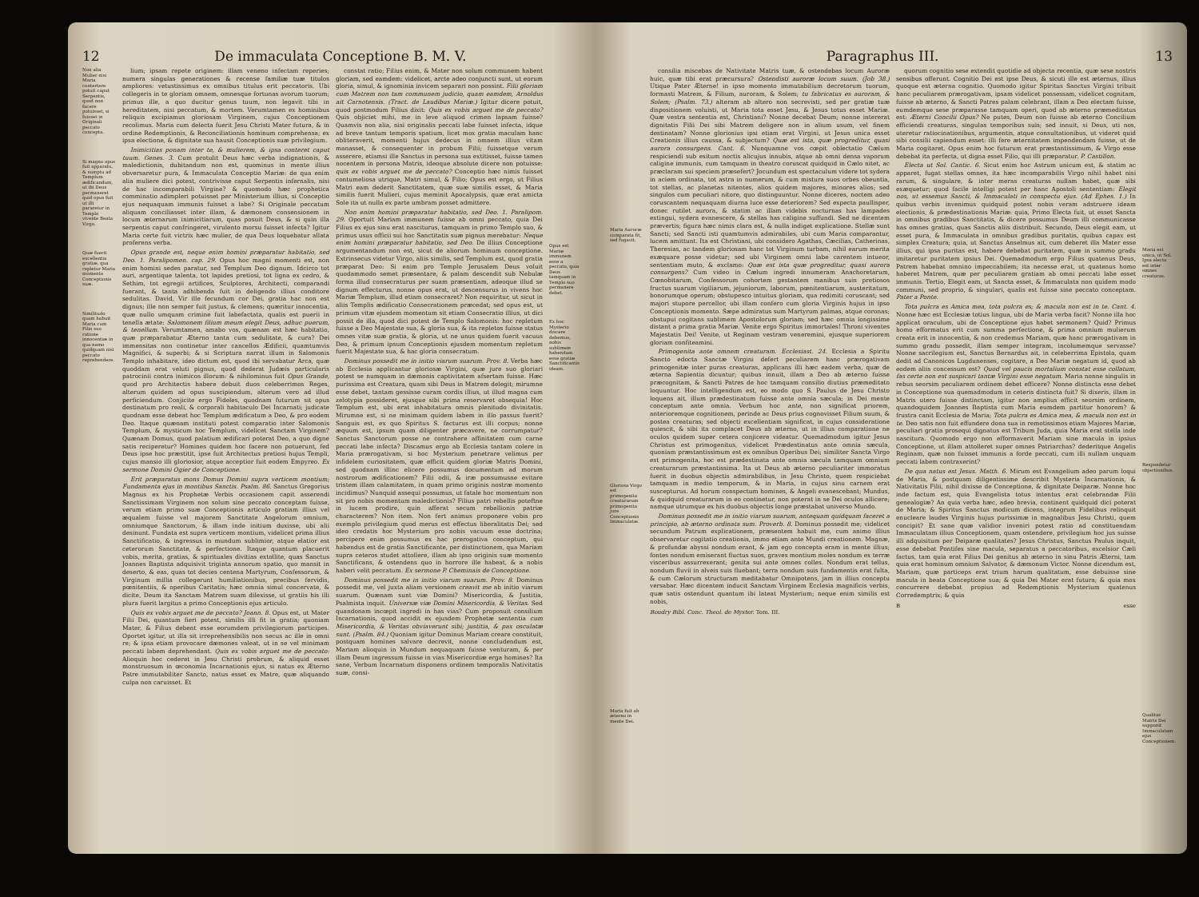12 De immaculata Conceptione B. M. V.
Non alia Mulier nisi Maria contertere potuit caput Serpentis, quod non facere potuisset, si fuisset in Originali peccato concepta.
Si magno opus fuit apparatu, & sumptu ad Templum ædificandum, ut ibi Deus permaneret quid opus fuit ut illi pararetur in Templo vivente Beata Virgo.
Quæ fuerit excellentia gratiæ, qua repletur Maria momento Conceptionis suæ.
Similitudo quam habuit Maria cum Filio suo ratione innocentiæ in qua nemo quidquam nisi peccato reprehendere.
lium; ipsam repete originem: illam veneno infectam reperies; numera singulas generationes & recense familiæ tuæ titulos ampliores: vetustissimus ex omnibus titulus erit peccatoris. Ubi collegeris in te gloriam omnem, omnesque fortunas avorum tuorum; primus ille, a quo ducitur genus tuum, non legavit tibi in hereditatem, nisi peccatum, & mortem. Verumtamen ex hominibus reliquis excipiamus gloriosam Virginem, cujus Conceptionem recolimus. Maria cum delecta fuerit Jesu Christi Mater futura, & in ordine Redemptionis, & Reconciliationis hominum comprehensa; ex ipsa electione, & dignitate sua hausit Conceptionis suæ privilegium.
Inimicitias ponam inter te, & mulierem, & ipsa conteret caput tuum. Genes. 3. Cum protulit Deus hæc verba indignationis, & maledictionis, dubitandum non est, quominus in mente illius obversaretur pura, & Immaculata Conceptio Mariæ: de qua enim alia muliere dici potest, contrivisse caput Serpentis infernalis, nisi de hac incomparabili Virgine? & quomodo hæc prophetica comminatio adimpleri potuisset per Ministerium illius, si Conceptio ejus nequaquam immunis fuisset a labe? Si Originale peccatum aliquam conciliasset inter illam, & dæmonem consensionem in locum æternarum inimicitiarum, quas posuit Deus, & si quin illa serpentis caput confringeret, virulento morsu fuisset infecta? Igitur Maria certe fuit victrix hæc mulier, de qua Deus loquebatur allata proferens verba.
Opus grande est, neque enim homini præparatur habitatio, sed Deo. 1. Paralipomen. cap. 29. Opus hoc magni momenti est, non enim homini sedes paratur, sed Templum Deo dignum. Idcirco tot auri, argentique talenta, tot lapides pretiosi, tot ligna ex cedro, & Sethim, tot egregii artifices, Sculptores, Architecti, comparandi fuerant, & tanta adhibenda fuit in deligendo illius conditore sedulitas. David, Vir ille fecundum cor Dei, gratia hac non est dignus; ille non semper fuit justus, & clemens; quæritur innocentia, quæ nullo umquam crimine fuit labefactata, qualis est puerii in tenella ætate: Salomonem filium meum elegit Deus, adhuc puerum, & tenellum. Verumtamen, amabo vos, quænam est hæc habitatio, quæ præparabatur Æterno tanta cum sedulitate, & cura? Dei immensitas non continetur inter cancellos Ædificii, quamtumvis Magnifici, & superbi; & si Scriptura narrat illum in Salomonis Templo inhabitare, ideo dictum est, quod ibi servabatur Arca, quæ quoddam erat veluti pignus, quod dederat Judæis particularis patrocinii contra inimicos illorum: & nihilominus fuit Opus Grande, quod pro Architectis habere debuit duos celeberrimos Reges, alterum quidem ad opus suscipiendum, alterum vero ad illud perficiendum. Conjicite ergo Fideles, quodnam futurum sit opus destinatum pro reali, & corporali habitaculo Dei Incarnati; judicate quodnam esse debeat hoc Templum ædificatum a Deo, & pro eodem Deo. Itaque quænam instituti potest comparatio inter Salomonis Templum, & mysticum hoc Templum, videlicet Sanctam Virginem? Quænam Domus, quod palatium ædificari poterat Deo, a quo digne satis reciperetur? Homines quidem hoc facere non potuerunt, fed Deus ipse hoc præstitit, ipse fuit Architectus pretiosi hujus Templi, cujus mansio illi gloriosior, atque acceptior fuit eodem Empyreo. Ex sermone Domini Ogier de Conceptione.
Erit præparatus mons Domus Domini supra verticem montium; Fundamenta ejus in montibus Sanctis. Psalm. 86. Sanctus Gregorius Magnus ex his Prophetæ Verbis occasionem capit asserendi Sanctissimam Virginem non solum sine peccato conceptam fuisse, verum etiam primo suæ Conceptionis articulo gratiam illius vel æqualem fuisse vel majorem Sanctitate Angelorum omnium, omniumque Sanctorum, & illam inde initium duxisse, ubi alii desinunt. Fundata est supra verticem montium, videlicet prima illius Sanctificatio, & ingressus in mundum sublimior, atque elatior est ceterorum Sanctitate, & perfectione. Itaque quantum placuerit vobis, merita, gratias, & spirituales divitias extollite, quas Sanctus Joannes Baptista adquisivit triginta annorum spatio, quo mansit in deserto, & eas, quas tot decies centena Martyrum, Confessorum, & Virginum millia collegerunt humiliationibus, precibus fervidis, pœnitentiis, & operibus Caritatis; hæc omnia simul concervate, & dicite, Deum ita Sanctam Matrem suam dilexisse, ut gratiis his illi plura fuerit largitus a primo Conceptionis ejus articulo.
Quis ex vobis arguet me de peccato? Joann. 8. Opus est, ut Mater Filii Dei, quantum fieri potest, similis illi fit in gratia; quoniam Mater, & Filius debent esse eorumdem privilegiorum participes. Oportet igitur, ut illa sit irreprehensibilis non secus ac ille in omni re; & ipsa etiam provocare dæmones valeat, ut in se vel minimam peccati labem deprehendant. Quis ex vobis arguet me de peccato: Alioquin hoc cederet in Jesu Christi probrum, & aliquid esset monstruosum in œconomia Incarnationis ejus, si natus ex Æterno Patre immutabiliter Sancto, natus esset ex Matre, quæ aliquando culpa non caruisset. Et
constat ratio; Filius enim, & Mater non solum communem habent gloriam, sed eamdem: videlicet, arcte adeo conjuncti sunt, ut eorum gloria, simul, & ignominia invicem separari non possint. Filii gloriam cum Matrem non tam communem judicio, quam eamdem, Arnoldus ait Carnotensis. (Tract. de Laudibus Mariæ.) Igitur dicere potuit, quod postmodum Filius dixit: Quis ex vobis arguet me de peccato? Quis objiciet mihi, me in leve aliquod crimen lapsam fuisse? Quamvis non alia, nisi originalis peccati labe fuisset infecta, idque ad breve tantum temporis spatium, licet mox gratia maculam hanc obliteraverit, momenti hujus dedecus in omnem illius vitam manasset, & consequenter in probum Filii; fuissetque verum asserere, etiamsi ille Sanctus in persona sua extitisset, fuisse tamen nocentem in persona Matris, ideoque absolute dicere non potuisse: quis ex vobis arguet me de peccato? Conceptio hæc nimis fuisset contumeliosa utrique, Matri simul, & Filio; Opus est ergo, ut Filius Matri eam dederit Sanctitatem, quæ suæ similis esset, & Maria similis fuerit Mulieri, cujus meminit Apocalypsis, quæ erat amicta Sole ita ut nulla ex parte umbram posset admittere.
Non enim homini præparatur habitatio, sed Deo. 1. Paralipom. 29. Oportuit Mariam immunem fuisse ab omni peccato, quia Dei Filius ex ejus sinu erat nasciturus, tamquam in primo Templo suo, & primus usus officii sui hoc Sanctitatis suæ pignus merebatur: Neque enim homini præparatur habitatio, sed Deo. De illius Conceptione argumentandum non est, sicut de aliorum hominum conceptione. Extrinsecus videtur Virgo, aliis similis, sed Templum est, quod gratia præparat Deo: Si enim pro Templo Jerusalem Deus voluit quodammodo semet præsentare, & palam descendit sub Nebulæ forma illud consecraturus per suam præsentiam, adeoque illud se dignum effecturus, nonne opus erat, ut descensurus in vivens hoc Mariæ Templum, illud etiam consecraret? Non requiritur, ut sicut in aliis Templis ædificatio Consecrationem præcedat; sed opus est, ut primum vitæ ejusdem momentum sit etiam Consecratio illius, ut dici possit de illa, quod dici potest de Templo Salomonis: hoc repletum fuisse a Deo Majestate sua, & gloria sua, & ita repletos fuisse status omnes vitæ suæ gratia, & gloria, ut ne unus quidem fuerit vacuus Deo, & primum ipsum Conceptionis ejusdem momentum repletum fuerit Majestate sua, & hac gloria consecratum.
Dominus possedit me in initio viarum suarum. Prov. 8. Verba hæc ab Ecclesia applicantur gloriosæ Virgini, quæ jure suo gloriari potest se numquam in dæmonis captivitatem afsertam fuisse. Hæc purissima est Creatura, quam sibi Deus in Matrem delegit; mirumne esse debet, tantam gessisse curam cordis illius, ut illud magna cum zelotypia possideret, ejusque sibi prima reservaret obsequia! Hoc Templum est, ubi erat inhabitatura omnis plenitudo divinitatis. Mirumne est, si ne minimam quidem labem in illo passus fuerit? Sanguis est, ex quo Spiritus S. facturus est illi corpus; nonne æquum est, ipsum quam diligenter præcavere, ne corrumpatur? Sanctus Sanctorum posse ne contrahere affinitatem cum carne peccati labe infecta? Discamus ergo ab Ecclesia tantam colere in Maria prærogativam, si hoc Mysterium penetrare velimus per infidelem curiositatem, quæ efficit quidem gloriæ Matris Domini, sed quodnam illinc elicere possumus documentum ad morum nostrorum ædificationem? Filii odii, & iræ possumusne evitare tristem illam calamitatem, in quam primo originis nostræ momento incidimus? Nunquid assequi possumus, ut fatale hoc momentum non sit pro nobis momentum maledictionis? Filius patri rebellis poteftne in lucem prodire, quin afferat secum rebellionis patriæ characterem? Non item. Non fert animus proponere vobis pro exemplo privilegium quod merus est effectus liberalitatis Dei; sed ideo credatis hoc Mysterium pro nobis vacuum esse doctrina; percipere enim possumus ex hac prerogativa conceptum, qui habendus est de gratia Sanctificante, per distinctionem, qua Mariam supra ceteros studet attollere, illam ab ipso originis suæ momento Sanctificans, & ostendens quo in horrore ille habeat, & a nobis haberi velit peccatum. Ex sermone P. Cheminais de Conceptione.
Dominus possedit me in initio viarum suarum. Prov. 8. Dominus possedit me, vel juxta aliam versionem creavit me ab initio viarum suarum. Quænam sunt viæ Domini? Misericordia, & Justitia, Psalmista inquit. Universæ viæ Domini Misericordia, & Veritas. Sed quandonam incœpit ingredi in has vias? Cum proposuit consilium Incarnationis, quod accidit ex ejusdem Prophetæ sententia cum Misericordia, & Veritas obviaverunt sibi; justitia, & pax osculatæ sunt. (Psalm. 84.) Quoniam igitur Dominus Mariam creare constituit, postquam homines salvare decrevit, nonne concludendum est, Mariam alioquin in Mundum nequaquam fuisse venturam, & per illam Deum ingressum fuisse in vias Misericordiæ erga homines? Ita sane, Verbum Incarnatum disponens ordinem temporalis Nativitatis suæ, consi-
Opus est Mariæ immunem esse a peccato, quia Deus tamquam in Templo suo permanere debet.
Ex hoc Mysterio discere debemus, nobis sublimem habendam esse gratiæ Sanctificantis ideam.
Paragraphus III. 13
Maria Auroræ comparata fit, sed fugavit.
Gloriosa Virgo est primogenita creaturarum primogenita jure Conceptionis Immaculatæ.
Maria fuit ab æterno in mente Dei.
consilia miscebas de Nativitate Matris tuæ, & ostendebas locum Auroræ huic, quæ tibi erat præcursura? Ostendisti auroræ locum suum. (Job 38.) Utique Pater Æterne! in ipso momento immutabilium decretorum tuorum, formasti Matrem, & Filium, auroram, & Solem; tu fabricatus es auroram, & Solem; (Psalm. 73.) alteram ab altero non secrevisti, sed per gratiæ tuæ dispositionem voluisti, ut Maria tota esset Jesu, & Jesus totus esset Mariæ. Quæ vestra sententia est, Christiani? Nonne decebat Deum; nonne intererat dignitatis Filii Dei sibi Matrem deligere non in alium usum, vel finem destinatam? Nonne gloriosius ipsi etiam erat Virgini, ut Jesus unica esset Creationis illius caussa, & subjectum? Quæ est ista, quæ progreditur, quasi aurora consurgens. Cant. 6. Nunquamne vos cœpit oblectatio Cælum respiciendi sub exitum noctis alicujus innubis, atque ab omni densa vaporum caligine immunis, cum tamquam in theatro coruscat quidquid in Cælo nitet, ac præclaram sui speciem præsefert? Jocundum est spectaculum videre tot sydera in aciem ordinata, tot astra in numerum, & cum mistura suos orbes obeuntia, tot stellas, ac planetas nitentes, alios quidem majores, minores alios; sed singulos cum peculiari nitore, quo distinguuntur. Nonne diceres, noctem adeo coruscantem nequaquam diurna luce esse deteriorem? Sed expecta paullisper, donec rutilet aurora, & statim ac illam videbis nocturnas has lampades extingui, sydera evanescere, & stellas has caligine suffundi. Sed ne dicentem prævertis; figura hæc nimis clara est, & nulla indiget explicatione. Stellæ sunt Sancti; sed Sancti isti quamtumvis admirabiles, ubi cum Maria comparantur, lucem amittunt. Ita est Christiani, ubi considero Agathas, Cæcilias, Catherinas, Theresias, ac tandem gloriosam hanc tot Virginum turbam, nihil earum merita exæquare posse videtur; sed ubi Virginem omni labe carentem intueor, sententiam muto, & exclamo: Quæ est ista quæ progreditur, quasi aurora consurgens? Cum video in Cælum ingredi innumeram Anachoretarum, Cœnobitarum, Confessorum cohortem gestantem manibus suis pretiosos fructus suarum vigiliarum, jejuniorum, laborum, pœnitentiarum, austeritatum, bonorumque operum; obstupesco intuitus gloriam, qua redimiti coruscant; sed majori stupore percellor, ubi illam confero cum gloria Virginis hujus in ipso Conceptionis momento. Sæpe admiratus sum Martyrum palmas, atque coronas; obstupui cogitans sublimem Apostolorum gloriam; sed hæc omnia longissime distant a prima gratia Mariæ. Venite ergo Spiritus immortales! Throni viventes Majestatis Dei! Venite, ut Reginam vestram veneremini, ejusque superiorem gloriam confiteamini.
Primogenita ante omnem creaturam. Ecclesiast. 24. Ecclesia a Spiritu Sancto edocta Sanctæ Virgini defert peculiarem hanc prærogativam primogenitæ inter puras creaturas, applicans illi hæc eadem verba, quæ de æterna Sapientia dicuntur; quibus innuit, illam a Deo ab æterno fuisse præcognitam, & Sancti Patres de hoc tamquam consilio diutius præmeditato loquuntur. Hoc intelligendum est, eo modo quo S. Paulus de Jesu Christo loquens ait, illum prædestinatum fuisse ante omnia sæcula; in Dei mente conceptum ante omnia. Verbum hoc ante, non significat priorem, anterioremque cognitionem, perinde ac Deus prius cognovisset Filium suum, & postea creaturas; sed objecti excellentiam significat, in cujus consideratione quiescit, & sibi ita complacet Deus ab æterno, ut in illius comparatione ne oculos quidem super cetera conjicere videatur. Quemadmodum igitur Jesus Christus est primogenitus, videlicet Prædestinatus ante omnia sæcula, quoniam præstantissimum est ex omnibus Operibus Dei; similiter Sancta Virgo est primogenita, hoc est prædestinata ante omnia sæcula tamquam omnium creaturarum præstantissima. Ita ut Deus ab æterno peculiariter immoratus fuerit in duobus objectis admirabilibus, in Jesu Christo, quem respiciebat tamquam in medio temporum, & in Maria, in cujus sinu carnem erat suscepturus. Ad horum conspectum homines, & Angeli evanescebant; Mundus, & quidquid creaturarum in eo continetur, non poterat in se Dei oculos allicere; namque utrumque ex his duobus objectis longe præstabat universo Mundo.
Dominus possedit me in initio viarum suarum, antequam quidquam faceret a principio, ab æterno ordinata sum. Proverb. 8. Dominus possedit me; videlicet secundum Patrum explicationem, præsentem habuit me, cum animo illius observaretur cogitatio creationis, immo etiam ante Mundi creationem. Magnæ, & profundæ abyssi nondum erant, & jam ego concepta eram in mente illius; fontes nondum emiserant fluctus suos, graves montium moles nondum ex terræ visceribus assurrexerant; genita sui ante omnes colles. Nondum erat tellus, nondum fluvii in alveis suis fluebant; terra nondum suis fundamentis erat fulta, & cum Cælorum structuram meditabatur Omnipotens, jam in illius conceptu versabar. Hæc dicentem inducit Sanctam Virginem Ecclesia magnificis verbis, quæ satis ostendunt quantum ibi lateat Mysterium; neque enim similis est nobis,
Boudry Bibl. Conc. Theol. de Myster. Tom. III.
quorum cognitio sese extendit quotidie ad objecta recentia, quæ sese nostris sensibus offerunt. Cognitio Dei est ipse Deus, & sicuti ille est æternus, illius quoque est æterna cognitio. Quomodo igitur Spiritus Sanctus Virgini tribuit hanc peculiarem prærogativam, ipsam videlicet possessam, videlicet cognitam, fuisse ab æterno, & Sancti Patres palam celebrant, illam a Deo electam fuisse, eumdemque sese præparasse tamquam operi, quod ab æterno præmeditatus est: Æterni Concilii Opus? Ne putes, Deum non fuisse ab æterno Concilium efficiendi creaturas, singulas temporibus suis; sed innuit, si Deus, uti nos, uteretur ratiocinationibus, argumentis, atque consultationibus, ut videret quid sibi consilii capiendum esset: illi fere æternitatem impendendam fuisse, ut de Maria cogitaret. Opus enim hoc futurum erat præstantissimum, & Virgo esse debebat ita perfecta, ut digna esset Filio, qui illi præparatur. P. Castillon.
Electa ut Sol. Cantic. 6. Sicut enim hoc Astrum unicum est, & statim ac apparet, fugat stellas omnes, ita hæc incomparabilis Virgo nihil habet nisi rarum, & singulare, & inter meras creaturas nullam habet, quæ sibi exæquetur; quod facile intelligi potest per hanc Apostoli sententiam: Elegit nos, ut essemus Sancti, & Immaculati in conspectu ejus. (Ad Ephes. 1.) In quibus verbis invenimus quidquid potest nobis veram adstruere ideam electionis, & prædestinationis Mariæ: quia, Primo Electa fuit, ut esset Sancta in omnibus gradibus Sanctitatis, & dicere possumus Deum illi communicasse has omnes gratias, quas Sanctis aliis distribuit. Secundo, Deus elegit eam, ut esset pura, & Immaculata in omnibus gradibus puritatis, quibus capax est simplex Creatura; quia, ut Sanctus Anselmus ait, cum deberet illa Mater esse illius, qui ipsa puritas est, habere debebat puritatem, quæ in summo gradu imitaretur puritatem ipsius Dei. Quemadmodum ergo Filius quatenus Deus, Patrem habebat omnino impeccabilem; ita necesse erat, ut quatenus homo haberet Matrem, quæ per peculiarem gratiam ab omni peccati labe esset immunis. Tertio, Elegit eam, ut Sancta esset, & Immaculata non quidem modo communi, sed proprio, & singulari, qualis est fuisse sine peccato conceptam. Pater a Ponte.
Tota pulcra es Amica mea, tota pulcra es; & macula non est in te. Cant. 4. Nonne hæc est Ecclesiæ totius lingua, ubi de Maria verba facit? Nonne illa hoc applicat oraculum, ubi de Conceptione ejus habet sermonem? Quid? Primus homo efformatus erit cum summa perfectione, & prima omnium mulierum creata erit in innocentia, & non credemus Mariam, quæ hanc prærogativam in summo gradu possedit, illam semper integram, incolumemque servasse? Nonne sacrilegium est, Sanctus Bernardus ait, in celeberrima Epistola, quam dedit ad Canonicos Lugdunenses, cogitare, a Deo Mariæ negatum id, quod ab eodem aliis concessum est? Quod vel paucis mortalium constat esse collatum, fas certe non est suspicari tantæ Virgini esse negatum. Maria nonne singulis in rebus seorsim peculiarem ordinem debet efficere? Nonne distincta esse debet in Conceptione sua quemadmodum in ceteris distincta fuit? Si dixeris, illam in Matris utero fuisse distinctam, igitur non amplius efficit seorsim ordinem, quandoquidem Joannes Baptista cum Maria eumdem partitur honorem? & frustra canit Ecclesia de Maria; Tota pulcra es Amica mea, & macula non est in te. Deo satis non fuit effundere dona sua in remotissimos etiam Majores Mariæ, peculiari gratia prosequi dignatus est Tribum Juda, quia Maria erat stella inde nascitura. Quomodo ergo non efformaverit Mariam sine macula in ipsius Conceptione, ut illam attolleret super omnes Patriarchas? dederitque Angelis Reginam, quæ non fuisset immunis a forde peccati, cum illi nullam unquam peccati labem contraxerint?
De qua natus est Jesus. Matth. 6. Mirum est Evangelium adeo parum loqui de Maria, & postquam diligentissime describit Mysteria Incarnationis, & Nativitatis Filii, nihil dixisse de Conceptione, & dignitate Deiparæ. Nonne hoc inde factum est, quia Evangelista totus intentus erat celebrandæ Filii genealogiæ? An quia verba hæc, adeo brevia, continent quidquid dici poterat de Maria; & Spiritus Sanctus modicum dicens, integrum Fidelibus relinquit enucleare laudes Virginis hujus purissimæ in magnalibus Jesu Christi, quem concipit? Et sane quæ validior inveniri potest ratio ad constituendam Immaculatam illius Conceptionem, quam ostendere, privilegium hoc jus suisse illi adquisitum per Deiparæ qualitates? Jesus Christus, Sanctus Paulus inquit, esse debebat Pontifex sine macula, separatus a peccatoribus, excelsior Cæli factus, tam quia erat Filius Dei genitus ab æterno in sinu Patris Æterni, tam quia erat hominum omnium Salvator, & dæmonum Victor. Nonne dicendum est, Mariam, quæ particeps erat trium harum qualitatum, esse debuisse sine macula in beata Conceptione sua; & quia Dei Mater erat futura; & quia mox concurrere debebat propius ad Redemptionis Mysterium quatenus Corredemptrix; & quia
Besse
Maria est unica, ut Sol. Ipsa electa est inter omnes creaturas.
Respondetur objectionibus.
Qualitas Matris Dei supponit Immaculatam ejus Conceptionem.